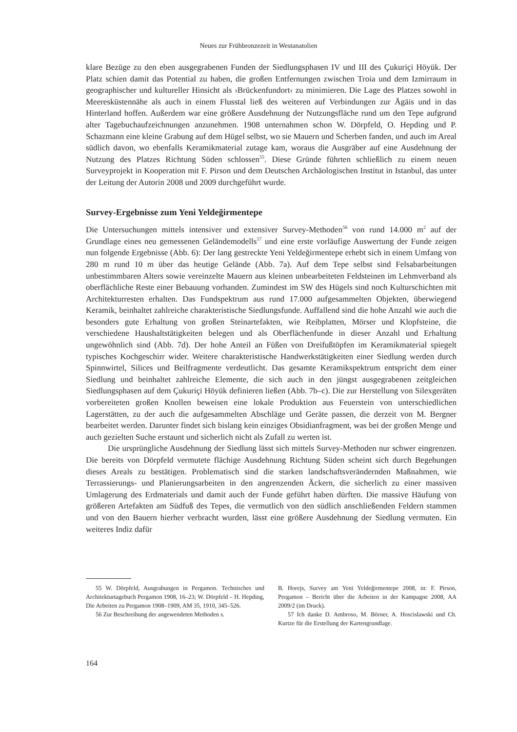Neues zur Frühbronzezeit in Westanatolien
klare Bezüge zu den eben ausgegrabenen Funden der Siedlungsphasen IV und III des Çukuriçi Höyük. Der Platz schien damit das Potential zu haben, die großen Entfernungen zwischen Troia und dem Izmirraum in geographischer und kultureller Hinsicht als ›Brückenfundort‹ zu minimieren. Die Lage des Platzes sowohl in Meeresküstennähe als auch in einem Flusstal ließ des weiteren auf Verbindungen zur Ägäis und in das Hinterland hoffen. Außerdem war eine größere Ausdehnung der Nutzungsfläche rund um den Tepe aufgrund alter Tagebuchaufzeichnungen anzunehmen. 1908 unternahmen schon W. Dörpfeld, O. Hepding und P. Schazmann eine kleine Grabung auf dem Hügel selbst, wo sie Mauern und Scherben fanden, und auch im Areal südlich davon, wo ebenfalls Keramikmaterial zutage kam, woraus die Ausgräber auf eine Ausdehnung der Nutzung des Platzes Richtung Süden schlossen<sup>55</sup>. Diese Gründe führten schließlich zu einem neuen Surveyprojekt in Kooperation mit F. Pirson und dem Deutschen Archäologischen Institut in Istanbul, das unter der Leitung der Autorin 2008 und 2009 durchgeführt wurde.
Survey-Ergebnisse zum Yeni Yeldeğirmentepe
Die Untersuchungen mittels intensiver und extensiver Survey-Methoden<sup>56</sup> von rund 14.000 m<sup>2</sup> auf der Grundlage eines neu gemessenen Geländemodells<sup>57</sup> und eine erste vorläufige Auswertung der Funde zeigen nun folgende Ergebnisse (Abb. 6): Der lang gestreckte Yeni Yeldeğirmentepe erhebt sich in einem Umfang von 280 m rund 10 m über das heutige Gelände (Abb. 7a). Auf dem Tepe selbst sind Felsabarbeitungen unbestimmbaren Alters sowie vereinzelte Mauern aus kleinen unbearbeiteten Feldsteinen im Lehmverband als oberflächliche Reste einer Bebauung vorhanden. Zumindest im SW des Hügels sind noch Kulturschichten mit Architekturresten erhalten. Das Fundspektrum aus rund 17.000 aufgesammelten Objekten, überwiegend Keramik, beinhaltet zahlreiche charakteristische Siedlungsfunde. Auffallend sind die hohe Anzahl wie auch die besonders gute Erhaltung von großen Steinartefakten, wie Reibplatten, Mörser und Klopfsteine, die verschiedene Haushaltstätigkeiten belegen und als Oberflächenfunde in dieser Anzahl und Erhaltung ungewöhnlich sind (Abb. 7d). Der hohe Anteil an Füßen von Dreifußtöpfen im Keramikmaterial spiegelt typisches Kochgeschirr wider. Weitere charakteristische Handwerkstätigkeiten einer Siedlung werden durch Spinnwirtel, Silices und Beilfragmente verdeutlicht. Das gesamte Keramikspektrum entspricht dem einer Siedlung und beinhaltet zahlreiche Elemente, die sich auch in den jüngst ausgegrabenen zeitgleichen Siedlungsphasen auf dem Çukuriçi Höyük definieren ließen (Abb. 7b–c). Die zur Herstellung von Silexgeräten vorbereiteten großen Knollen beweisen eine lokale Produktion aus Feuerstein von unterschiedlichen Lagerstätten, zu der auch die aufgesammelten Abschläge und Geräte passen, die derzeit von M. Bergner bearbeitet werden. Darunter findet sich bislang kein einziges Obsidianfragment, was bei der großen Menge und auch gezielten Suche erstaunt und sicherlich nicht als Zufall zu werten ist.
Die ursprüngliche Ausdehnung der Siedlung lässt sich mittels Survey-Methoden nur schwer eingrenzen. Die bereits von Dörpfeld vermutete flächige Ausdehnung Richtung Süden scheint sich durch Begehungen dieses Areals zu bestätigen. Problematisch sind die starken landschaftsverändernden Maßnahmen, wie Terrassierungs- und Planierungsarbeiten in den angrenzenden Äckern, die sicherlich zu einer massiven Umlagerung des Erdmaterials und damit auch der Funde geführt haben dürften. Die massive Häufung von größeren Artefakten am Südfuß des Tepes, die vermutlich von den südlich anschließenden Feldern stammen und von den Bauern hierher verbracht wurden, lässt eine größere Ausdehnung der Siedlung vermuten. Ein weiteres Indiz dafür
55 W. Dörpfeld, Ausgrabungen in Pergamon. Technisches und Architekturtagebuch Pergamon 1908, 16–23; W. Dörpfeld – H. Hepding, Die Arbeiten zu Pergamon 1908–1909, AM 35, 1910, 345–526.
56 Zur Beschreibung der angewendeten Methoden s.
B. Horejs, Survey am Yeni Yeldeğirmentepe 2008, in: F. Pirson, Pergamon – Bericht über die Arbeiten in der Kampagne 2008, AA 2009/2 (im Druck).
57 Ich danke D. Ambroso, M. Börner, A. Hoscislawski und Ch. Kurtze für die Erstellung der Kartengrundlage.
164